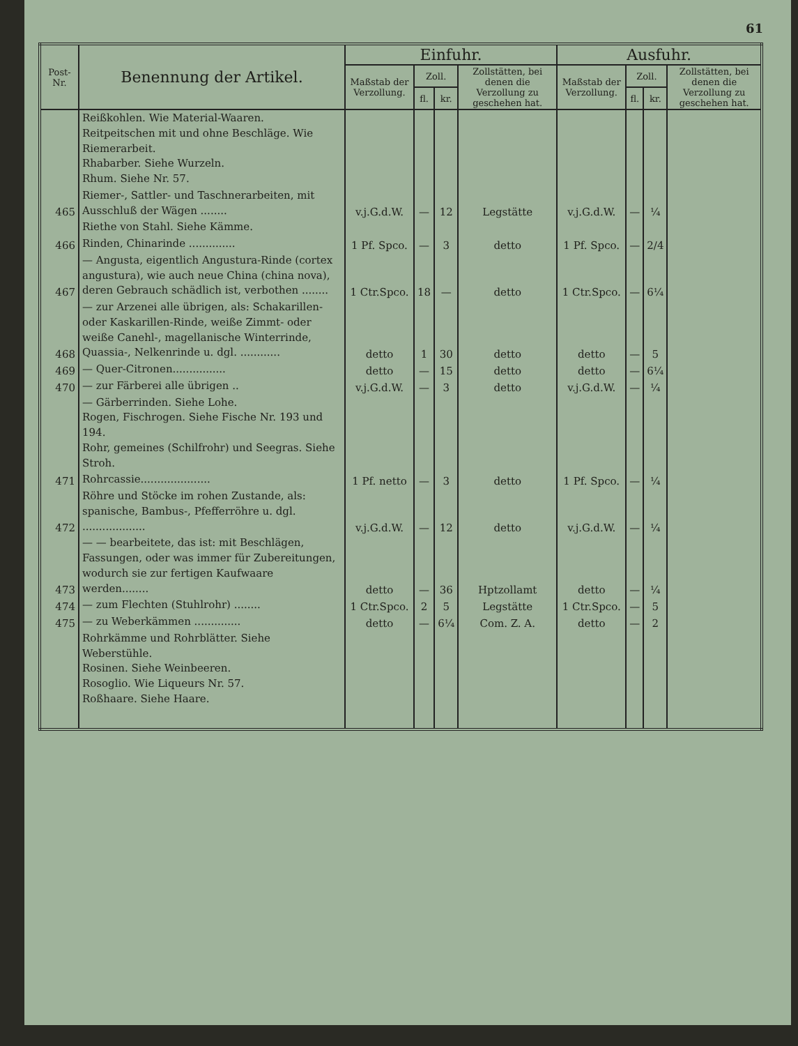61
| Post- Nr. | Benennung der Artikel. | Einfuhr. | | | | Ausfuhr. | | | |
| --- | --- | --- | --- | --- | --- | --- | --- | --- | --- |
| | | Maßstab der Verzollung. | Zoll. | | Zollstätten, bei denen die Verzollung zu geschehen hat. | Maßstab der Verzollung. | Zoll. | | Zollstätten, bei denen die Verzollung zu geschehen hat. |
| | | | fl. | kr. | | | fl. | kr. | |
| | Reißkohlen. Wie Material-Waaren. Reitpeitschen mit und ohne Beschläge. Wie Riemerarbeit. Rhabarber. Siehe Wurzeln. Rhum. Siehe Nr. 57. | | | | | | | | |
| 465 | Riemer-, Sattler- und Taschnerarbeiten, mit Ausschluß der Wägen ........ | v.j.G.d.W. | — | 12 | Legstätte | v.j.G.d.W. | — | ¼ | |
| | Riethe von Stahl. Siehe Kämme. | | | | | | | | |
| 466 | Rinden, Chinarinde .............. | 1 Pf. Spco. | — | 3 | detto | 1 Pf. Spco. | — | 2/4 | |
| 467 | — Angusta, eigentlich Angustura-Rinde (cortex angustura), wie auch neue China (china nova), deren Gebrauch schädlich ist, verbothen ........ | 1 Ctr.Spco. | 18 | — | detto | 1 Ctr.Spco. | — | 6¼ | |
| 468 | — zur Arzenei alle übrigen, als: Schakarillen- oder Kaskarillen-Rinde, weiße Zimmt- oder weiße Canehl-, magellanische Winterrinde, Quassia-, Nelkenrinde u. dgl. ............ | detto | 1 | 30 | detto | detto | — | 5 | |
| 469 | — Quer-Citronen................ | detto | — | 15 | detto | detto | — | 6¼ | |
| 470 | — zur Färberei alle übrigen .. | v.j.G.d.W. | — | 3 | detto | v.j.G.d.W. | — | ¼ | |
| | — Gärberrinden. Siehe Lohe. Rogen, Fischrogen. Siehe Fische Nr. 193 und 194. Rohr, gemeines (Schilfrohr) und Seegras. Siehe Stroh. | | | | | | | | |
| 471 | Rohrcassie..................... | 1 Pf. netto | — | 3 | detto | 1 Pf. Spco. | — | ¼ | |
| 472 | Röhre und Stöcke im rohen Zustande, als: spanische, Bambus-, Pfefferröhre u. dgl. ................... | v.j.G.d.W. | — | 12 | detto | v.j.G.d.W. | — | ¼ | |
| 473 | — — bearbeitete, das ist: mit Beschlägen, Fassungen, oder was immer für Zubereitungen, wodurch sie zur fertigen Kaufwaare werden........ | detto | — | 36 | Hptzollamt | detto | — | ¼ | |
| 474 | — zum Flechten (Stuhlrohr) ........ | 1 Ctr.Spco. | 2 | 5 | Legstätte | 1 Ctr.Spco. | — | 5 | |
| 475 | — zu Weberkämmen .............. | detto | — | 6¼ | Com. Z. A. | detto | — | 2 | |
| | Rohrkämme und Rohrblätter. Siehe Weberstühle. Rosinen. Siehe Weinbeeren. Rosoglio. Wie Liqueurs Nr. 57. Roßhaare. Siehe Haare. | | | | | | | | |